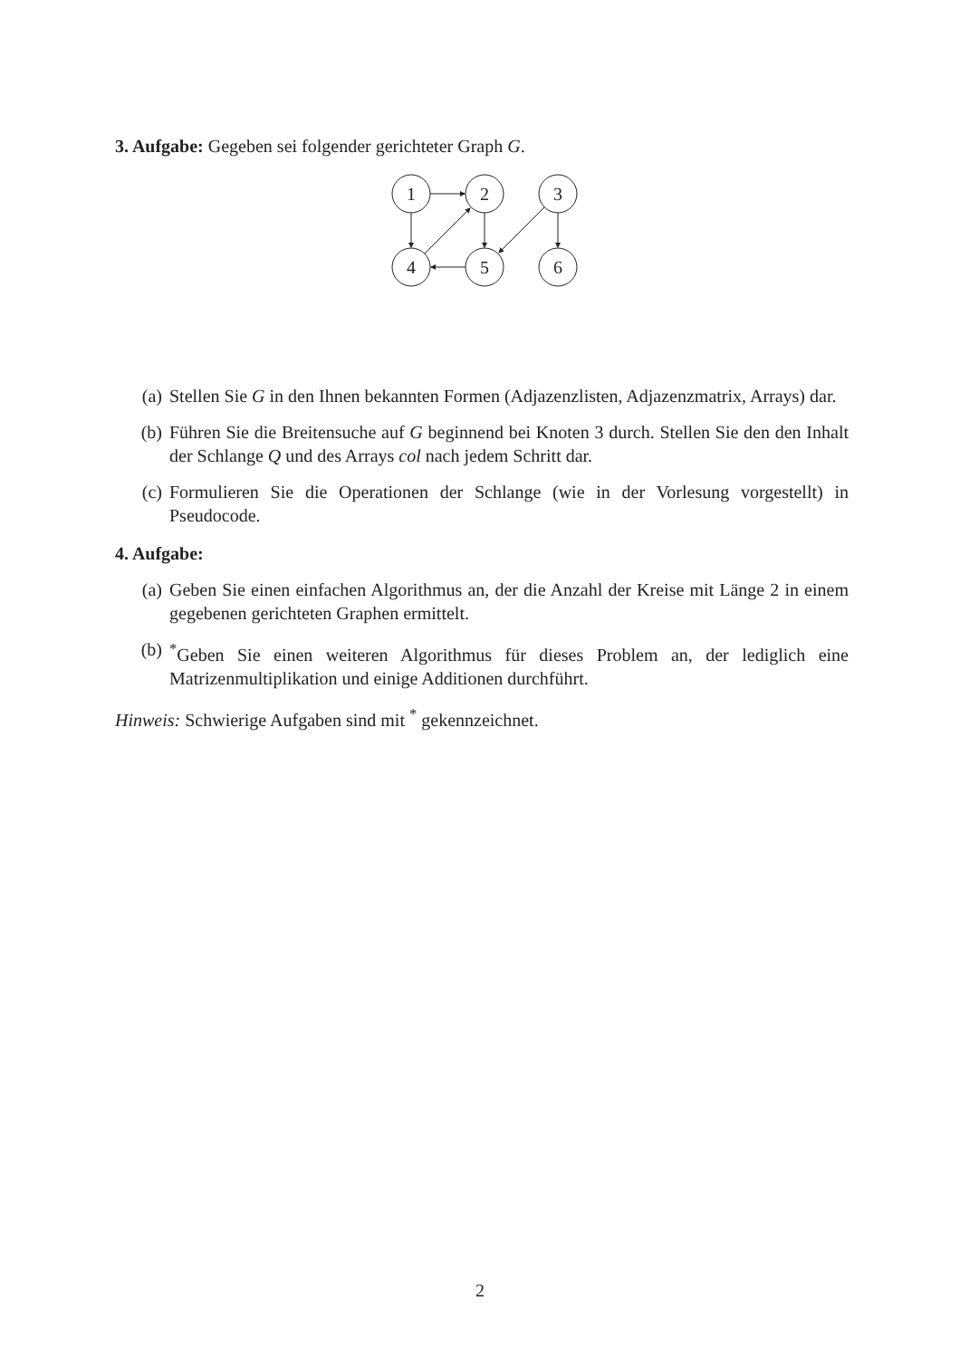3. Aufgabe: Gegeben sei folgender gerichteter Graph G.
1
2
3
4
5
6
(a) Stellen Sie G in den Ihnen bekannten Formen (Adjazenzlisten, Adjazenzmatrix, Arrays) dar.
(b) Führen Sie die Breitensuche auf G beginnend bei Knoten 3 durch. Stellen Sie den den Inhalt der Schlange Q und des Arrays col nach jedem Schritt dar.
(c) Formulieren Sie die Operationen der Schlange (wie in der Vorlesung vorgestellt) in Pseudocode.
4. Aufgabe:
(a) Geben Sie einen einfachen Algorithmus an, der die Anzahl der Kreise mit Länge 2 in einem gegebenen gerichteten Graphen ermittelt.
(b)<sup>*</sup>Geben Sie einen weiteren Algorithmus für dieses Problem an, der lediglich eine Matrizenmultiplikation und einige Additionen durchführt.
Hinweis: Schwierige Aufgaben sind mit <sup>*</sup> gekennzeichnet.
2